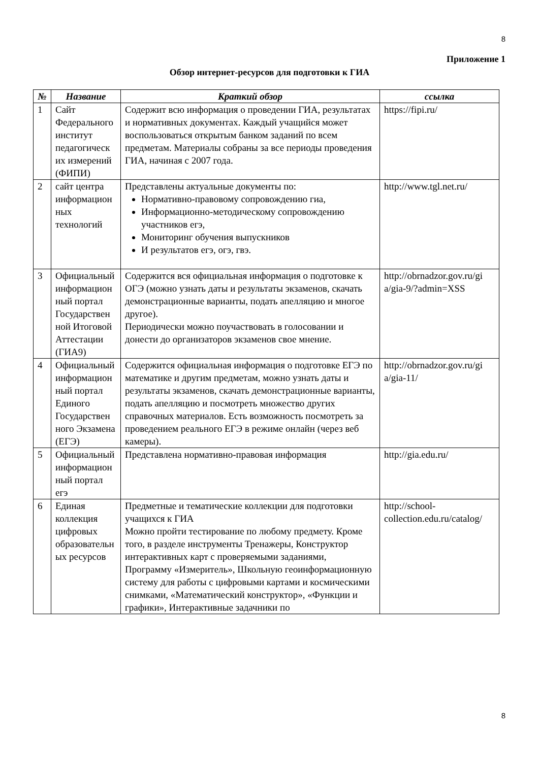8
Приложение 1
Обзор интернет-ресурсов для подготовки к ГИА
| № | Название | Краткий обзор | ссылка |
| --- | --- | --- | --- |
| 1 | Сайт Федерального институт педагогическ их измерений (ФИПИ) | Содержит всю информация о проведении ГИА, результатах и нормативных документах. Каждый учащийся может воспользоваться открытым банком заданий по всем предметам. Материалы собраны за все периоды проведения ГИА, начиная с 2007 года. | https://fipi.ru/ |
| 2 | сайт центра информацион ных технологий | Представлены актуальные документы по: Нормативно-правовому сопровождению гиа, Информационно-методическому сопровождению участников егэ, Мониторинг обучения выпускников И результатов егэ, огэ, гвэ. | http://www.tgl.net.ru/ |
| 3 | Официальный информацион ный портал Государствен ной Итоговой Аттестации (ГИА9) | Содержится вся официальная информация о подготовке к ОГЭ (можно узнать даты и результаты экзаменов, скачать демонстрационные варианты, подать апелляцию и многое другое). Периодически можно поучаствовать в голосовании и донести до организаторов экзаменов свое мнение. | http://obrnadzor.gov.ru/gi a/gia-9/?admin=XSS |
| 4 | Официальный информацион ный портал Единого Государствен ного Экзамена (ЕГЭ) | Содержится официальная информация о подготовке ЕГЭ по математике и другим предметам, можно узнать даты и результаты экзаменов, скачать демонстрационные варианты, подать апелляцию и посмотреть множество других справочных материалов. Есть возможность посмотреть за проведением реального ЕГЭ в режиме онлайн (через веб камеры). | http://obrnadzor.gov.ru/gi a/gia-11/ |
| 5 | Официальный информацион ный портал егэ | Представлена нормативно-правовая информация | http://gia.edu.ru/ |
| 6 | Единая коллекция цифровых образовательн ых ресурсов | Предметные и тематические коллекции для подготовки учащихся к ГИА Можно пройти тестирование по любому предмету. Кроме того, в разделе инструменты Тренажеры, Конструктор интерактивных карт с проверяемыми заданиями, Программу «Измеритель», Школьную геоинформационную систему для работы с цифровыми картами и космическими снимками, «Математический конструктор», «Функции и графики», Интерактивные задачники по | http://school-collection.edu.ru/catalog/ |
8